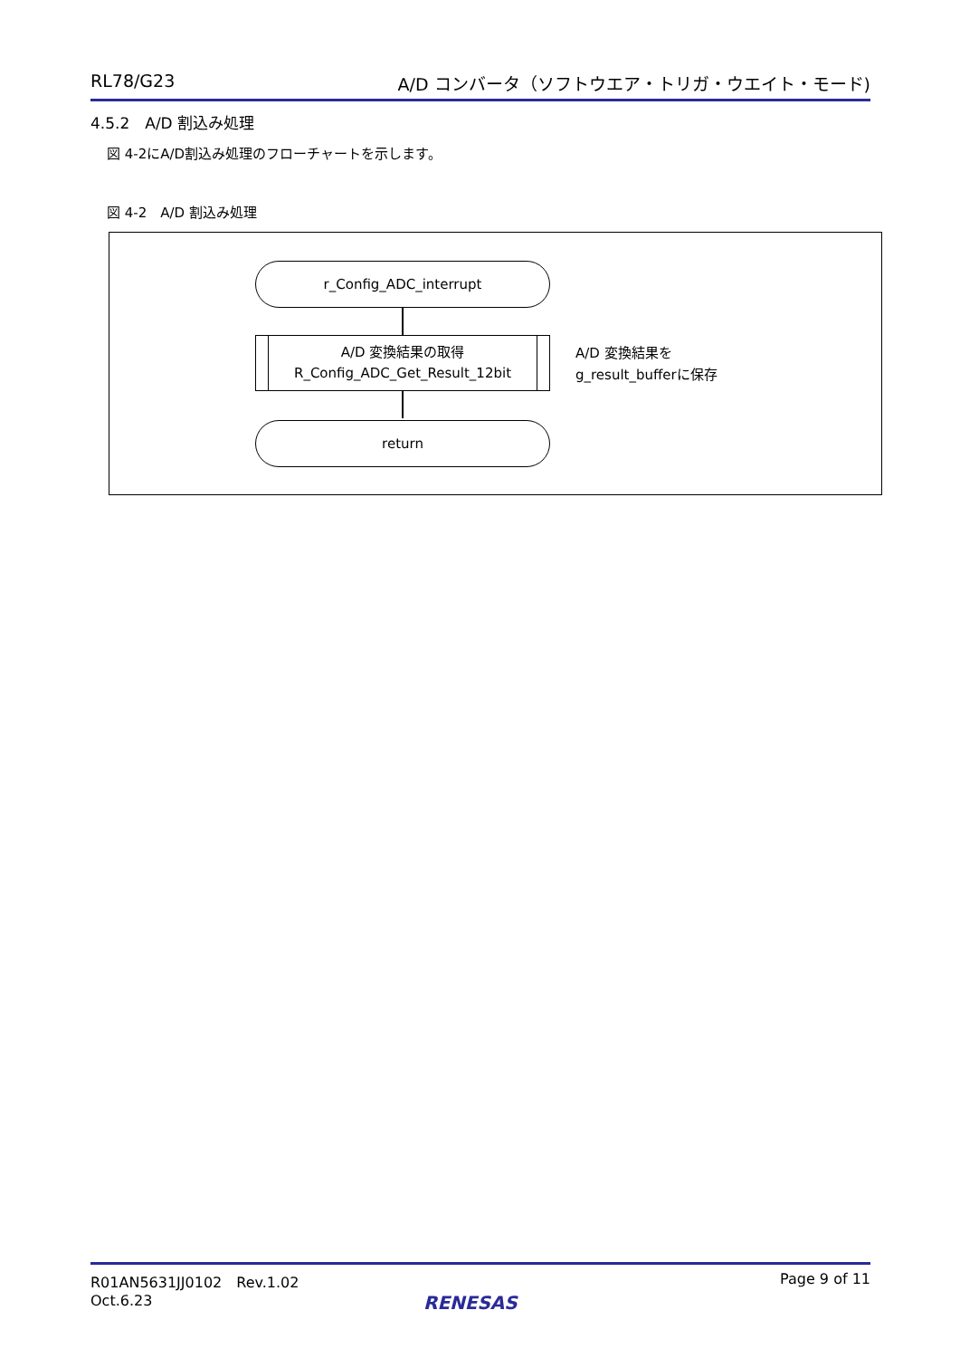RL78/G23 A/D コンバータ（ソフトウエア・トリガ・ウエイト・モード)
4.5.2　A/D 割込み処理
図 4-2にA/D割込み処理のフローチャートを示します。
図 4-2　A/D 割込み処理
r_Config_ADC_interrupt
A/D 変換結果の取得
R_Config_ADC_Get_Result_12bit
return
A/D 変換結果を
g_result_bufferに保存
R01AN5631JJ0102　Rev.1.02
Oct.6.23
Page 9 of 11
RENESAS